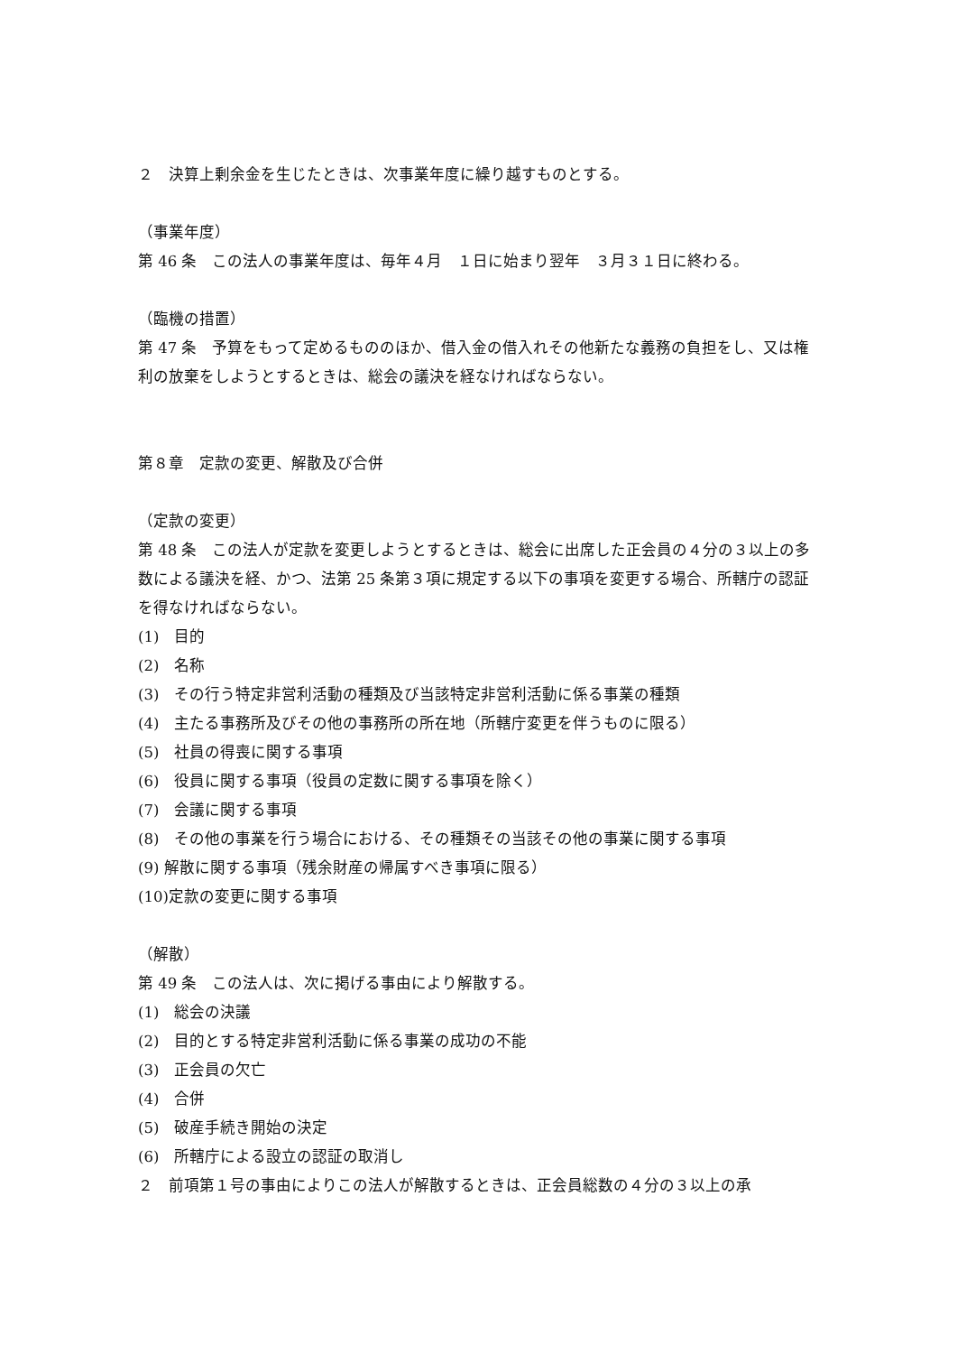２　決算上剰余金を生じたときは、次事業年度に繰り越すものとする。
（事業年度）
第 46 条　この法人の事業年度は、毎年４月　１日に始まり翌年　３月３１日に終わる。
（臨機の措置）
第 47 条　予算をもって定めるもののほか、借入金の借入れその他新たな義務の負担をし、又は権利の放棄をしようとするときは、総会の議決を経なければならない。
第８章　定款の変更、解散及び合併
（定款の変更）
第 48 条　この法人が定款を変更しようとするときは、総会に出席した正会員の４分の３以上の多数による議決を経、かつ、法第 25 条第３項に規定する以下の事項を変更する場合、所轄庁の認証を得なければならない。
(1)　目的
(2)　名称
(3)　その行う特定非営利活動の種類及び当該特定非営利活動に係る事業の種類
(4)　主たる事務所及びその他の事務所の所在地（所轄庁変更を伴うものに限る）
(5)　社員の得喪に関する事項
(6)　役員に関する事項（役員の定数に関する事項を除く）
(7)　会議に関する事項
(8)　その他の事業を行う場合における、その種類その当該その他の事業に関する事項
(9) 解散に関する事項（残余財産の帰属すべき事項に限る）
(10)定款の変更に関する事項
（解散）
第 49 条　この法人は、次に掲げる事由により解散する。
(1)　総会の決議
(2)　目的とする特定非営利活動に係る事業の成功の不能
(3)　正会員の欠亡
(4)　合併
(5)　破産手続き開始の決定
(6)　所轄庁による設立の認証の取消し
２　前項第１号の事由によりこの法人が解散するときは、正会員総数の４分の３以上の承